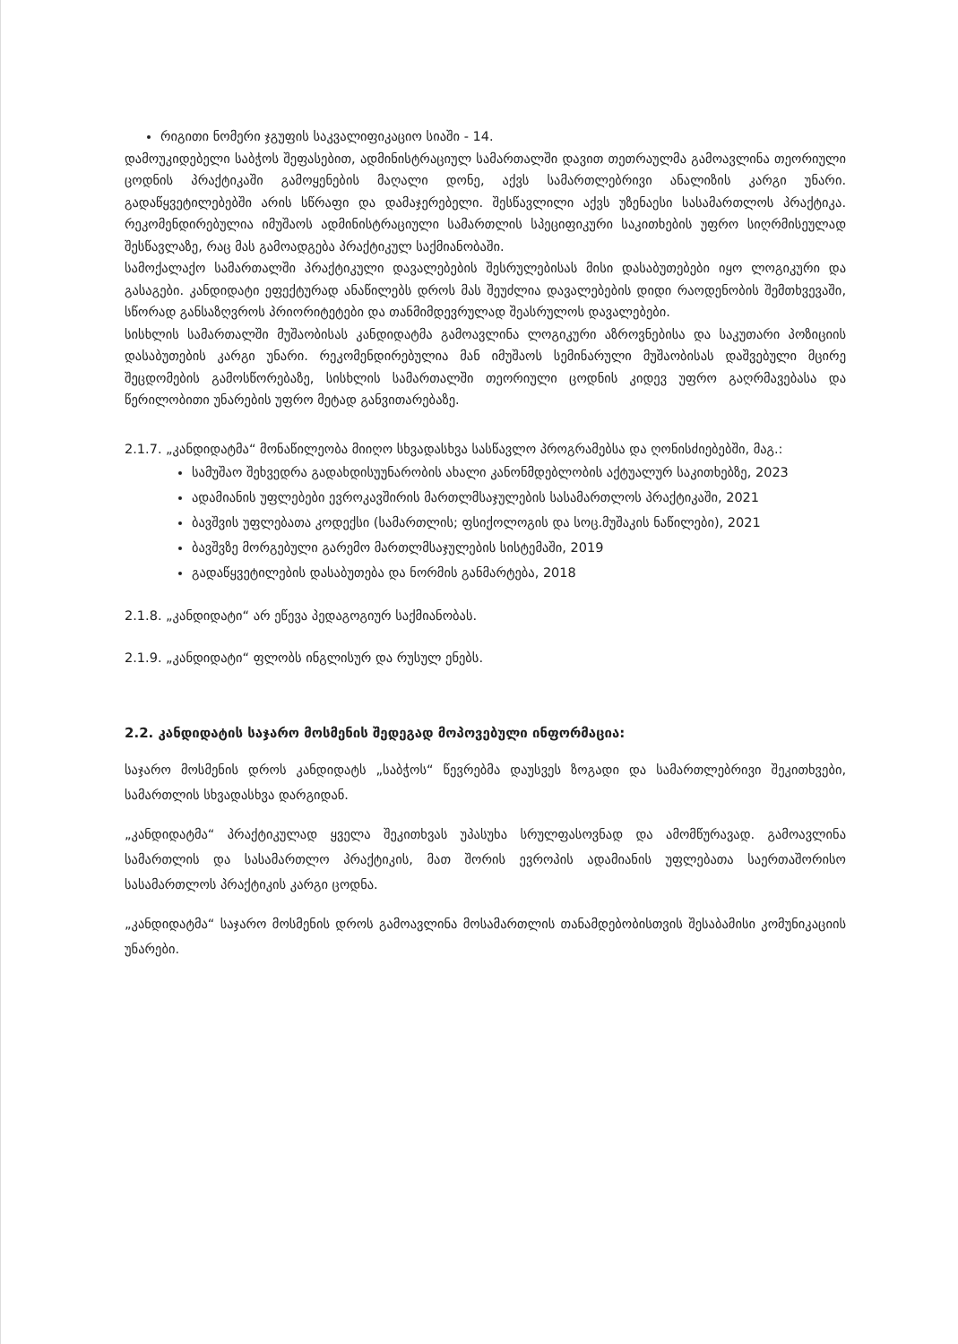რიგითი ნომერი ჯგუფის საკვალიფიკაციო სიაში - 14.
დამოუკიდებელი საბჭოს შეფასებით, ადმინისტრაციულ სამართალში დავით თეთრაულმა გამოავლინა თეორიული ცოდნის პრაქტიკაში გამოყენების მაღალი დონე, აქვს სამართლებრივი ანალიზის კარგი უნარი. გადაწყვეტილებებში არის სწრაფი და დამაჯერებელი. შესწავლილი აქვს უზენაესი სასამართლოს პრაქტიკა. რეკომენდირებულია იმუშაოს ადმინისტრაციული სამართლის სპეციფიკური საკითხების უფრო სიღრმისეულად შესწავლაზე, რაც მას გამოადგება პრაქტიკულ საქმიანობაში.
სამოქალაქო სამართალში პრაქტიკული დავალებების შესრულებისას მისი დასაბუთებები იყო ლოგიკური და გასაგები. კანდიდატი ეფექტურად ანაწილებს დროს მას შეუძლია დავალებების დიდი რაოდენობის შემთხვევაში, სწორად განსაზღვროს პრიორიტეტები და თანმიმდევრულად შეასრულოს დავალებები.
სისხლის სამართალში მუშაობისას კანდიდატმა გამოავლინა ლოგიკური აზროვნებისა და საკუთარი პოზიციის დასაბუთების კარგი უნარი. რეკომენდირებულია მან იმუშაოს სემინარული მუშაობისას დაშვებული მცირე შეცდომების გამოსწორებაზე, სისხლის სამართალში თეორიული ცოდნის კიდევ უფრო გაღრმავებასა და წერილობითი უნარების უფრო მეტად განვითარებაზე.
2.1.7. „კანდიდატმა“ მონაწილეობა მიიღო სხვადასხვა სასწავლო პროგრამებსა და ღონისძიებებში, მაგ.:
სამუშაო შეხვედრა გადახდისუუნარობის ახალი კანონმდებლობის აქტუალურ საკითხებზე, 2023
ადამიანის უფლებები ევროკავშირის მართლმსაჯულების სასამართლოს პრაქტიკაში, 2021
ბავშვის უფლებათა კოდექსი (სამართლის; ფსიქოლოგის და სოც.მუშაკის ნაწილები), 2021
ბავშვზე მორგებული გარემო მართლმსაჯულების სისტემაში, 2019
გადაწყვეტილების დასაბუთება და ნორმის განმარტება, 2018
2.1.8. „კანდიდატი“ არ ეწევა პედაგოგიურ საქმიანობას.
2.1.9. „კანდიდატი“ ფლობს ინგლისურ და რუსულ ენებს.
2.2. კანდიდატის საჯარო მოსმენის შედეგად მოპოვებული ინფორმაცია:
საჯარო მოსმენის დროს კანდიდატს „საბჭოს“ წევრებმა დაუსვეს ზოგადი და სამართლებრივი შეკითხვები, სამართლის სხვადასხვა დარგიდან.
„კანდიდატმა“ პრაქტიკულად ყველა შეკითხვას უპასუხა სრულფასოვნად და ამომწურავად. გამოავლინა სამართლის და სასამართლო პრაქტიკის, მათ შორის ევროპის ადამიანის უფლებათა საერთაშორისო სასამართლოს პრაქტიკის კარგი ცოდნა.
„კანდიდატმა“ საჯარო მოსმენის დროს გამოავლინა მოსამართლის თანამდებობისთვის შესაბამისი კომუნიკაციის უნარები.